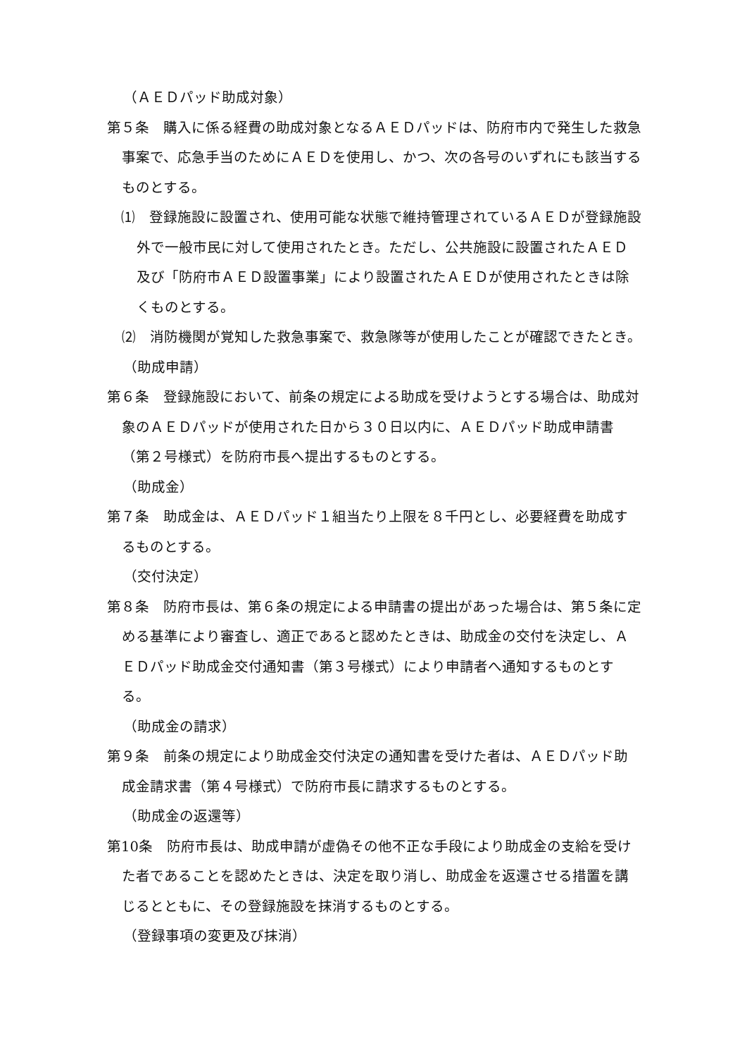（ＡＥＤパッド助成対象）
第５条　購入に係る経費の助成対象となるＡＥＤパッドは、防府市内で発生した救急事案で、応急手当のためにＡＥＤを使用し、かつ、次の各号のいずれにも該当するものとする。
⑴　登録施設に設置され、使用可能な状態で維持管理されているＡＥＤが登録施設外で一般市民に対して使用されたとき。ただし、公共施設に設置されたＡＥＤ及び「防府市ＡＥＤ設置事業」により設置されたＡＥＤが使用されたときは除くものとする。
⑵　消防機関が覚知した救急事案で、救急隊等が使用したことが確認できたとき。
（助成申請）
第６条　登録施設において、前条の規定による助成を受けようとする場合は、助成対象のＡＥＤパッドが使用された日から３０日以内に、ＡＥＤパッド助成申請書（第２号様式）を防府市長へ提出するものとする。
（助成金）
第７条　助成金は、ＡＥＤパッド１組当たり上限を８千円とし、必要経費を助成するものとする。
（交付決定）
第８条　防府市長は、第６条の規定による申請書の提出があった場合は、第５条に定める基準により審査し、適正であると認めたときは、助成金の交付を決定し、ＡＥＤパッド助成金交付通知書（第３号様式）により申請者へ通知するものとする。
（助成金の請求）
第９条　前条の規定により助成金交付決定の通知書を受けた者は、ＡＥＤパッド助成金請求書（第４号様式）で防府市長に請求するものとする。
（助成金の返還等）
第10条　防府市長は、助成申請が虚偽その他不正な手段により助成金の支給を受けた者であることを認めたときは、決定を取り消し、助成金を返還させる措置を講じるとともに、その登録施設を抹消するものとする。
（登録事項の変更及び抹消）